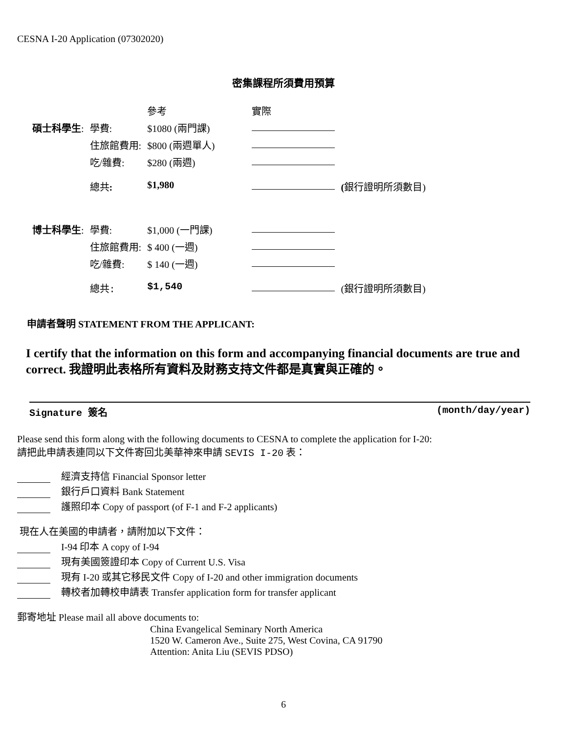CESNA I-20 Application (07302020)
密集課程所須費用預算
| | | 參考 | 實際 | |
| 碩士科學生 : | 學費: | $1080 (兩門課) | | |
| | 住旅館費用: | $800 (兩週單人) | | |
| | 吃/雜費: | $280 (兩週) | | |
| | 總共 : | $1,980 | | ( 銀行證明所須數目) |
| 博士科學生 : | 學費: | $1,000 (一門課) | | |
| | 住旅館費用: | $ 400 (一週) | | |
| | 吃/雜費: | $ 140 (一週) | | |
| | 總共: | $1,540 | | (銀行證明所須數目) |
申請者聲明 STATEMENT FROM THE APPLICANT:
I certify that the information on this form and accompanying financial documents are true and correct. 我證明此表格所有資料及財務支持文件都是真實與正確的。
Signature 簽名 (month/day/year)
Please send this form along with the following documents to CESNA to complete the application for I-20:
請把此申請表連同以下文件寄回北美華神來申請 SEVIS I-20 表：
經濟支持信 Financial Sponsor letter
銀行戶口資料 Bank Statement
護照印本 Copy of passport (of F-1 and F-2 applicants)
現在人在美國的申請者，請附加以下文件：
I-94 印本 A copy of I-94
現有美國簽證印本 Copy of Current U.S. Visa
現有 I-20 或其它移民文件 Copy of I-20 and other immigration documents
轉校者加轉校申請表 Transfer application form for transfer applicant
郵寄地址 Please mail all above documents to:
China Evangelical Seminary North America
1520 W. Cameron Ave., Suite 275, West Covina, CA 91790
Attention: Anita Liu (SEVIS PDSO)
6